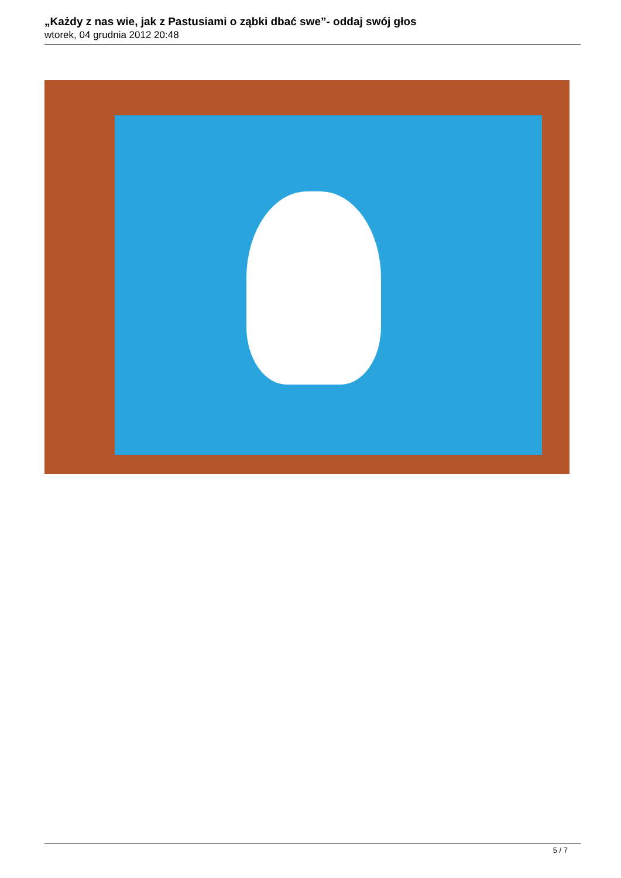„Każdy z nas wie, jak z Pastusiami o ząbki dbać swe”- oddaj swój głos
wtorek, 04 grudnia 2012 20:48
5 / 7